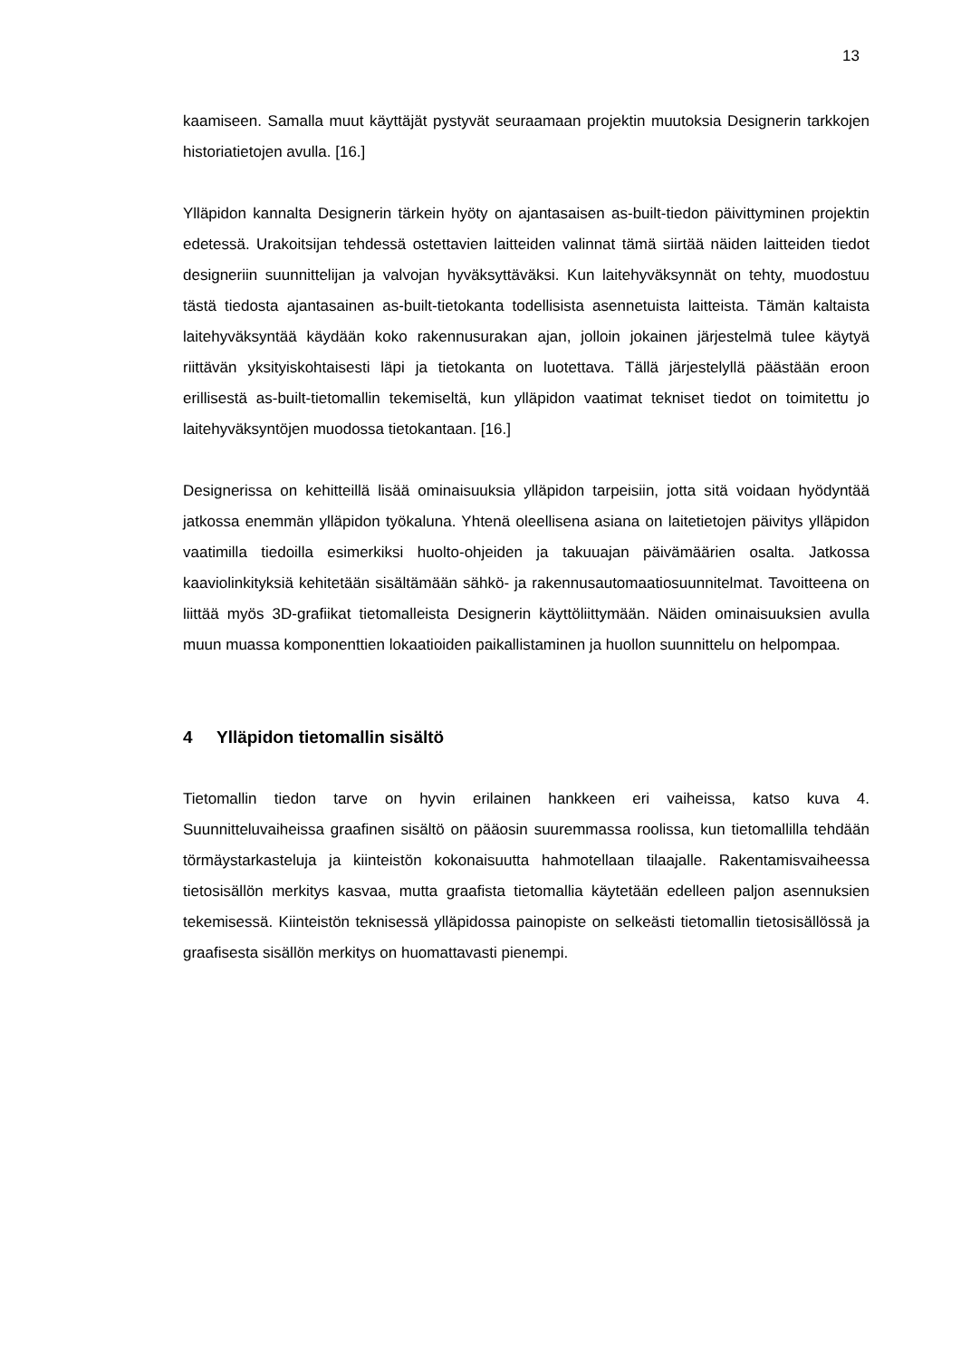13
kaamiseen. Samalla muut käyttäjät pystyvät seuraamaan projektin muutoksia Designerin tarkkojen historiatietojen avulla. [16.]
Ylläpidon kannalta Designerin tärkein hyöty on ajantasaisen as-built-tiedon päivittyminen projektin edetessä. Urakoitsijan tehdessä ostettavien laitteiden valinnat tämä siirtää näiden laitteiden tiedot designeriin suunnittelijan ja valvojan hyväksyttäväksi. Kun laitehyväksynnät on tehty, muodostuu tästä tiedosta ajantasainen as-built-tietokanta todellisista asennetuista laitteista. Tämän kaltaista laitehyväksyntää käydään koko rakennusurakan ajan, jolloin jokainen järjestelmä tulee käytyä riittävän yksityiskohtaisesti läpi ja tietokanta on luotettava. Tällä järjestelyllä päästään eroon erillisestä as-built-tietomallin tekemiseltä, kun ylläpidon vaatimat tekniset tiedot on toimitettu jo laitehyväksyntöjen muodossa tietokantaan. [16.]
Designerissa on kehitteillä lisää ominaisuuksia ylläpidon tarpeisiin, jotta sitä voidaan hyödyntää jatkossa enemmän ylläpidon työkaluna. Yhtenä oleellisena asiana on laitetietojen päivitys ylläpidon vaatimilla tiedoilla esimerkiksi huolto-ohjeiden ja takuuajan päivämäärien osalta. Jatkossa kaaviolinkityksiä kehitetään sisältämään sähkö- ja rakennusautomaatiosuunnitelmat. Tavoitteena on liittää myös 3D-grafiikat tietomalleista Designerin käyttöliittymään. Näiden ominaisuuksien avulla muun muassa komponenttien lokaatioiden paikallistaminen ja huollon suunnittelu on helpompaa.
4 Ylläpidon tietomallin sisältö
Tietomallin tiedon tarve on hyvin erilainen hankkeen eri vaiheissa, katso kuva 4. Suunnitteluvaiheissa graafinen sisältö on pääosin suuremmassa roolissa, kun tietomallilla tehdään törmäystarkasteluja ja kiinteistön kokonaisuutta hahmotellaan tilaajalle. Rakentamisvaiheessa tietosisällön merkitys kasvaa, mutta graafista tietomallia käytetään edelleen paljon asennuksien tekemisessä. Kiinteistön teknisessä ylläpidossa painopiste on selkeästi tietomallin tietosisällössä ja graafisesta sisällön merkitys on huomattavasti pienempi.